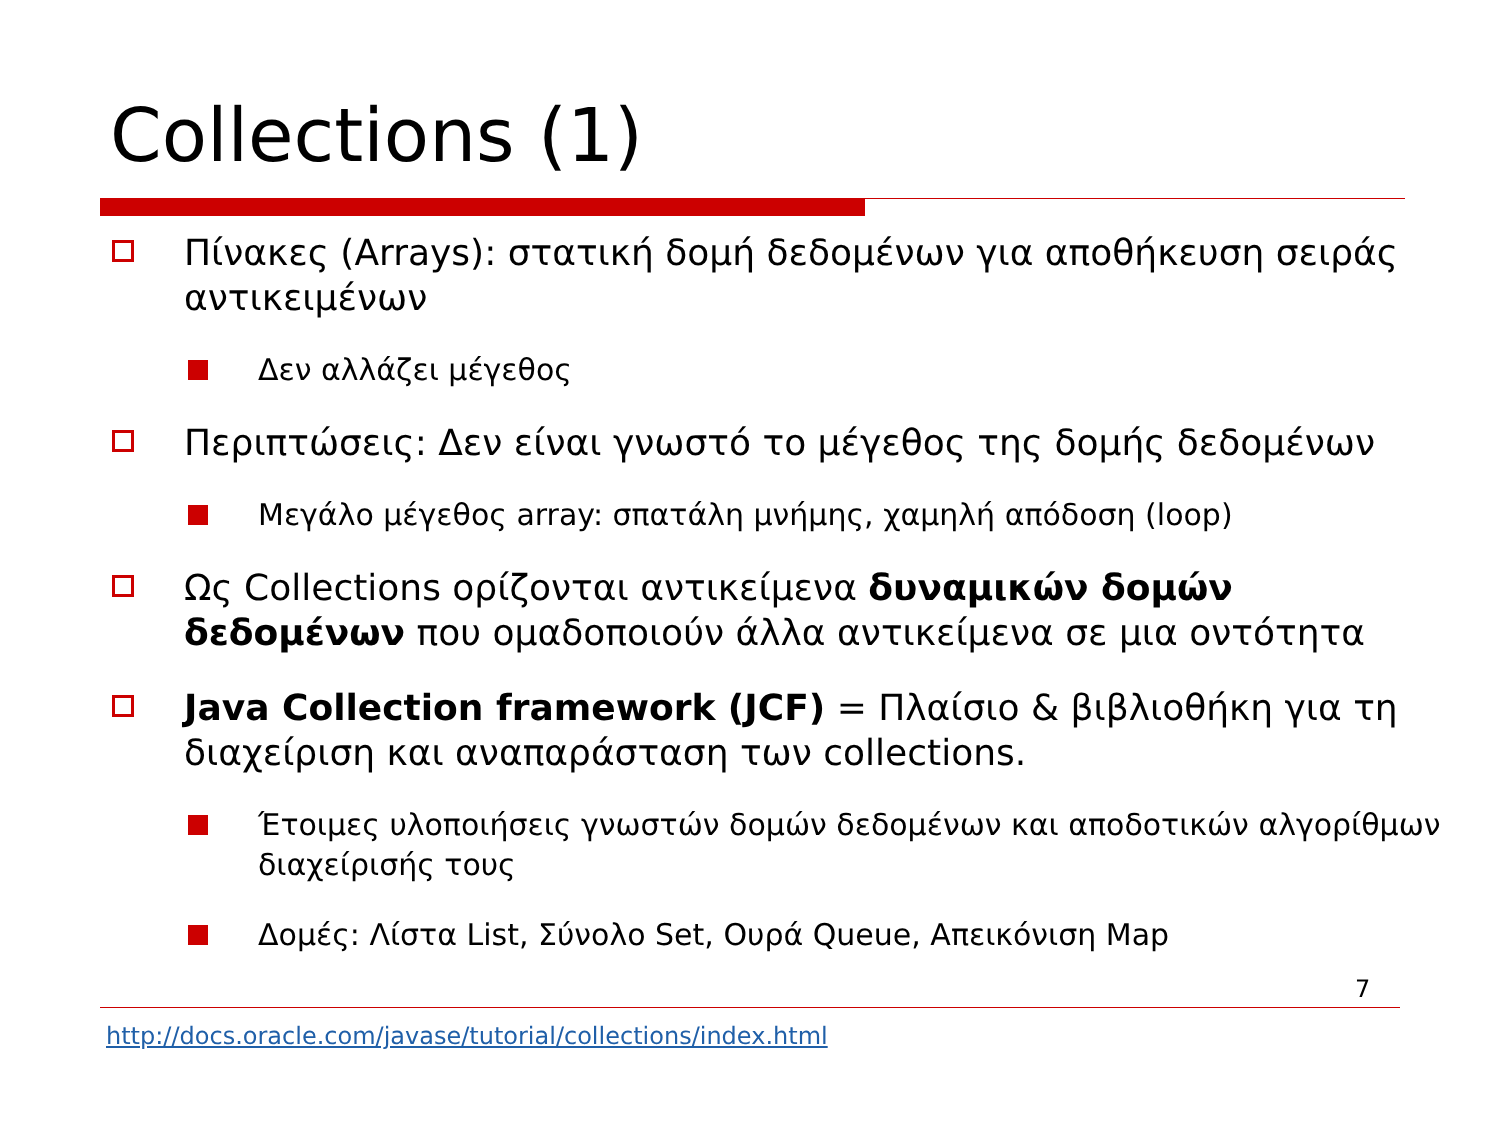Collections (1)
Πίνακες (Arrays): στατική δομή δεδομένων για αποθήκευση σειράς αντικειμένων
Δεν αλλάζει μέγεθος
Περιπτώσεις: Δεν είναι γνωστό το μέγεθος της δομής δεδομένων
Μεγάλο μέγεθος array: σπατάλη μνήμης, χαμηλή απόδοση (loop)
Ως Collections ορίζονται αντικείμενα δυναμικών δομών δεδομένων που ομαδοποιούν άλλα αντικείμενα σε μια οντότητα
Java Collection framework (JCF) = Πλαίσιο & βιβλιοθήκη για τη διαχείριση και αναπαράσταση των collections.
Έτοιμες υλοποιήσεις γνωστών δομών δεδομένων και αποδοτικών αλγορίθμων διαχείρισής τους
Δομές: Λίστα List, Σύνολο Set, Ουρά Queue, Απεικόνιση Map
7
http://docs.oracle.com/javase/tutorial/collections/index.html